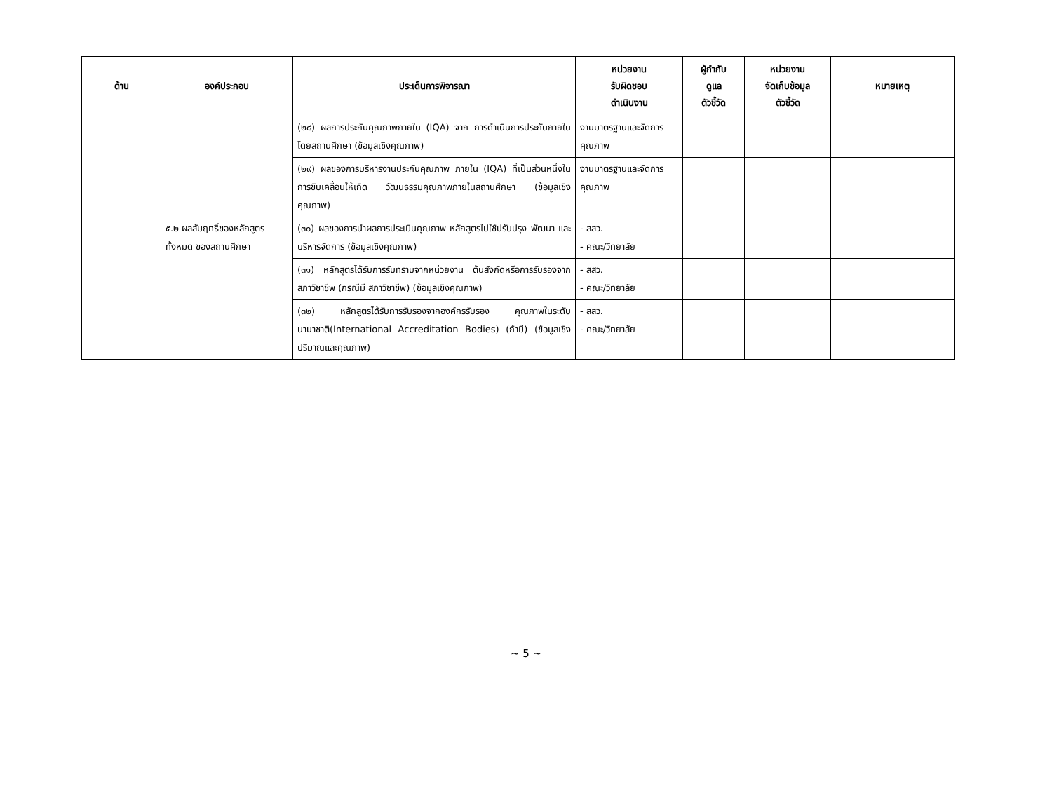| ด้าน | องค์ประกอบ | ประเด็นการพิจารณา | หน่วยงาน รับผิดชอบ ดำเนินงาน | ผู้กำกับ ดูแล ตัวชี้วัด | หน่วยงาน จัดเก็บข้อมูล ตัวชี้วัด | หมายเหตุ |
| --- | --- | --- | --- | --- | --- | --- |
| | | (๒๘) ผลการประกันคุณภาพภายใน (IQA) จาก การดำเนินการประกันภายในโดยสถานศึกษา (ข้อมูลเชิงคุณภาพ) | งานมาตรฐานและจัดการคุณภาพ | | | |
| | | (๒๙) ผลของการบริหารงานประกันคุณภาพ ภายใน (IQA) ที่เป็นส่วนหนึ่งในการขับเคลื่อนให้เกิด วัฒนธรรมคุณภาพภายในสถานศึกษา (ข้อมูลเชิง คุณภาพ) | งานมาตรฐานและจัดการคุณภาพ | | | |
| | ๕.๒ ผลสัมฤทธิ์ของหลักสูตรทั้งหมด ของสถานศึกษา | (๓๐) ผลของการนำผลการประเมินคุณภาพ หลักสูตรไปใช้ปรับปรุง พัฒนา และบริหารจัดการ (ข้อมูลเชิงคุณภาพ) | - สสว. - คณะ/วิทยาลัย | | | |
| | | (๓๑) หลักสูตรได้รับการรับทราบจากหน่วยงาน ต้นสังกัดหรือการรับรองจากสภาวิชาชีพ (กรณีมี สภาวิชาชีพ) (ข้อมูลเชิงคุณภาพ) | - สสว. - คณะ/วิทยาลัย | | | |
| | | (๓๒) หลักสูตรได้รับการรับรองจากองค์กรรับรอง คุณภาพในระดับนานาชาติ(International Accreditation Bodies) (ถ้ามี) (ข้อมูลเชิงปริมาณและคุณภาพ) | - สสว. - คณะ/วิทยาลัย | | | |
~ 5 ~